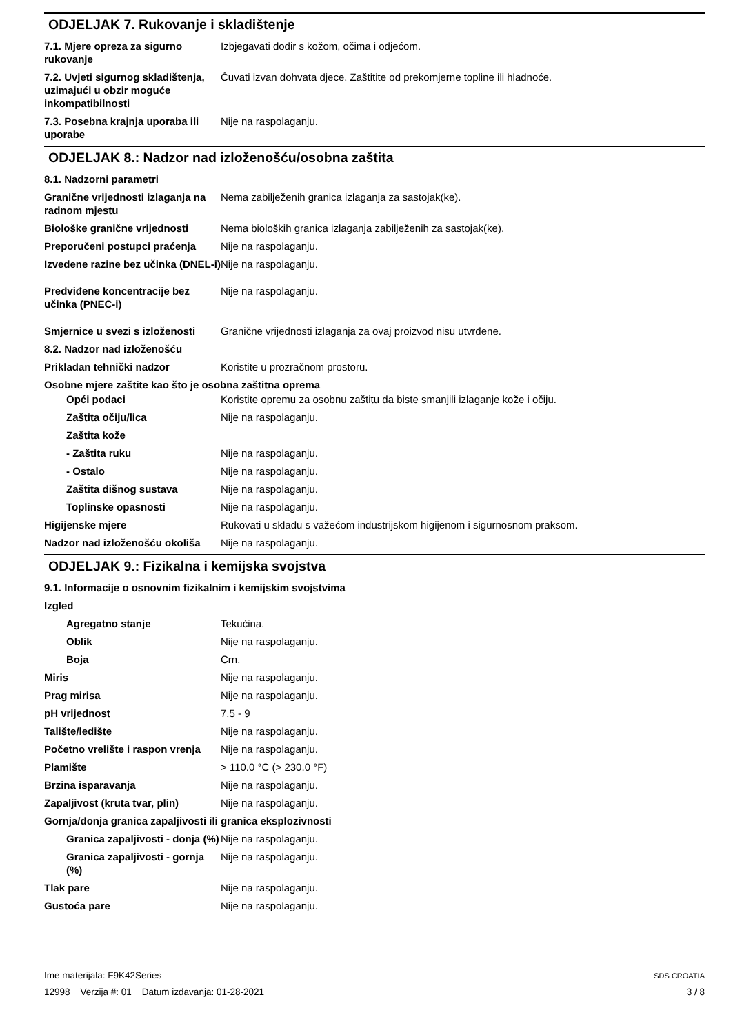ODJELJAK 7. Rukovanje i skladištenje
7.1. Mjere opreza za sigurno rukovanje
Izbjegavati dodir s kožom, očima i odjećom.
7.2. Uvjeti sigurnog skladištenja, uzimajući u obzir moguće inkompatibilnosti
Čuvati izvan dohvata djece. Zaštitite od prekomjerne topline ili hladnoće.
7.3. Posebna krajnja uporaba ili uporabe
Nije na raspolaganju.
ODJELJAK 8.: Nadzor nad izloženošću/osobna zaštita
8.1. Nadzorni parametri
Granične vrijednosti izlaganja na radnom mjestu
Nema zabilježenih granica izlaganja za sastojak(ke).
Biološke granične vrijednosti
Nema bioloških granica izlaganja zabilježenih za sastojak(ke).
Preporučeni postupci praćenja
Nije na raspolaganju.
Izvedene razine bez učinka (DNEL-i)
Nije na raspolaganju.
Predviđene koncentracije bez učinka (PNEC-i)
Nije na raspolaganju.
Smjernice u svezi s izloženosti
Granične vrijednosti izlaganja za ovaj proizvod nisu utvrđene.
8.2. Nadzor nad izloženošću
Prikladan tehnički nadzor Koristite u prozračnom prostoru.
Osobne mjere zaštite kao što je osobna zaštitna oprema
Opći podaci Koristite opremu za osobnu zaštitu da biste smanjili izlaganje kože i očiju.
Zaštita očiju/lica Nije na raspolaganju.
Zaštita kože
- Zaštita ruku Nije na raspolaganju.
- Ostalo Nije na raspolaganju.
Zaštita dišnog sustava Nije na raspolaganju.
Toplinske opasnosti Nije na raspolaganju.
Higijenske mjere Rukovati u skladu s važećom industrijskom higijenom i sigurnosnom praksom.
Nadzor nad izloženošću okoliša
Nije na raspolaganju.
ODJELJAK 9.: Fizikalna i kemijska svojstva
9.1. Informacije o osnovnim fizikalnim i kemijskim svojstvima
Izgled
Agregatno stanje Tekućina.
Oblik Nije na raspolaganju.
Boja Crn.
Miris Nije na raspolaganju.
Prag mirisa Nije na raspolaganju.
pH vrijednost 7.5 - 9
Talište/ledište Nije na raspolaganju.
Početno vrelište i raspon vrenja
Nije na raspolaganju.
Plamište > 110.0 °C (> 230.0 °F)
Brzina isparavanja Nije na raspolaganju.
Zapaljivost (kruta tvar, plin)
Nije na raspolaganju.
Gornja/donja granica zapaljivosti ili granica eksplozivnosti
Granica zapaljivosti - donja (%)
Nije na raspolaganju.
Granica zapaljivosti - gornja (%)
Nije na raspolaganju.
Tlak pare Nije na raspolaganju.
Gustoća pare Nije na raspolaganju.
Ime materijala: F9K42Series
12998 Verzija #: 01 Datum izdavanja: 01-28-2021
SDS CROATIA
3 / 8